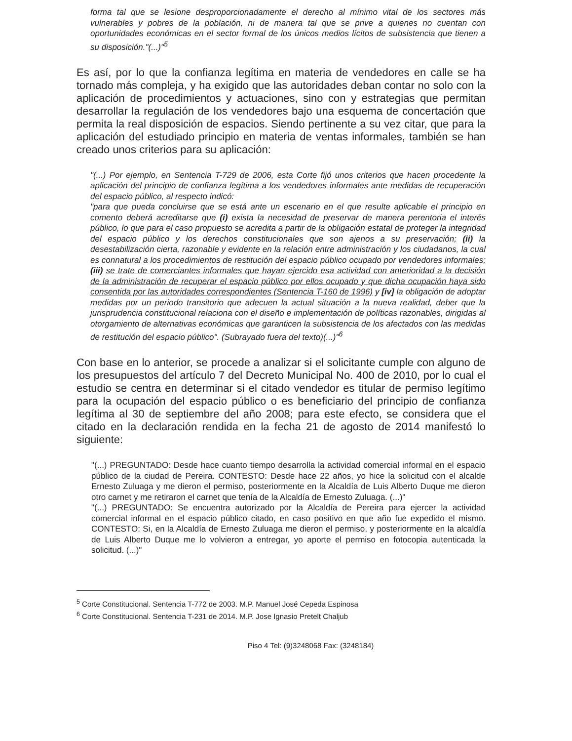forma tal que se lesione desproporcionadamente el derecho al mínimo vital de los sectores más vulnerables y pobres de la población, ni de manera tal que se prive a quienes no cuentan con oportunidades económicas en el sector formal de los únicos medios lícitos de subsistencia que tienen a su disposición."(...)"<sup>5</sup>
Es así, por lo que la confianza legítima en materia de vendedores en calle se ha tornado más compleja, y ha exigido que las autoridades deban contar no solo con la aplicación de procedimientos y actuaciones, sino con y estrategias que permitan desarrollar la regulación de los vendedores bajo una esquema de concertación que permita la real disposición de espacios. Siendo pertinente a su vez citar, que para la aplicación del estudiado principio en materia de ventas informales, también se han creado unos criterios para su aplicación:
"(...) Por ejemplo, en Sentencia T-729 de 2006, esta Corte fijó unos criterios que hacen procedente la aplicación del principio de confianza legítima a los vendedores informales ante medidas de recuperación del espacio público, al respecto indicó:
"para que pueda concluirse que se está ante un escenario en el que resulte aplicable el principio en comento deberá acreditarse que (i) exista la necesidad de preservar de manera perentoria el interés público, lo que para el caso propuesto se acredita a partir de la obligación estatal de proteger la integridad del espacio público y los derechos constitucionales que son ajenos a su preservación; (ii) la desestabilización cierta, razonable y evidente en la relación entre administración y los ciudadanos, la cual es connatural a los procedimientos de restitución del espacio público ocupado por vendedores informales; (iii) se trate de comerciantes informales que hayan ejercido esa actividad con anterioridad a la decisión de la administración de recuperar el espacio público por ellos ocupado y que dicha ocupación haya sido consentida por las autoridades correspondientes (Sentencia T-160 de 1996) y [iv] la obligación de adoptar medidas por un periodo transitorio que adecuen la actual situación a la nueva realidad, deber que la jurisprudencia constitucional relaciona con el diseño e implementación de políticas razonables, dirigidas al otorgamiento de alternativas económicas que garanticen la subsistencia de los afectados con las medidas de restitución del espacio público". (Subrayado fuera del texto)(...)"<sup>6</sup>
Con base en lo anterior, se procede a analizar si el solicitante cumple con alguno de los presupuestos del artículo 7 del Decreto Municipal No. 400 de 2010, por lo cual el estudio se centra en determinar si el citado vendedor es titular de permiso legítimo para la ocupación del espacio público o es beneficiario del principio de confianza legítima al 30 de septiembre del año 2008; para este efecto, se considera que el citado en la declaración rendida en la fecha 21 de agosto de 2014 manifestó lo siguiente:
"(...) PREGUNTADO: Desde hace cuanto tiempo desarrolla la actividad comercial informal en el espacio público de la ciudad de Pereira. CONTESTO: Desde hace 22 años, yo hice la solicitud con el alcalde Ernesto Zuluaga y me dieron el permiso, posteriormente en la Alcaldía de Luis Alberto Duque me dieron otro carnet y me retiraron el carnet que tenía de la Alcaldía de Ernesto Zuluaga. (...)"
"(...) PREGUNTADO: Se encuentra autorizado por la Alcaldía de Pereira para ejercer la actividad comercial informal en el espacio público citado, en caso positivo en que año fue expedido el mismo. CONTESTO: Si, en la Alcaldía de Ernesto Zuluaga me dieron el permiso, y posteriormente en la alcaldía de Luis Alberto Duque me lo volvieron a entregar, yo aporte el permiso en fotocopia autenticada la solicitud. (...)"
<sup>5</sup> Corte Constitucional. Sentencia T-772 de 2003. M.P. Manuel José Cepeda Espinosa
<sup>6</sup> Corte Constitucional. Sentencia T-231 de 2014. M.P. Jose Ignasio Pretelt Chaljub
Piso 4 Tel: (9)3248068 Fax: (3248184)